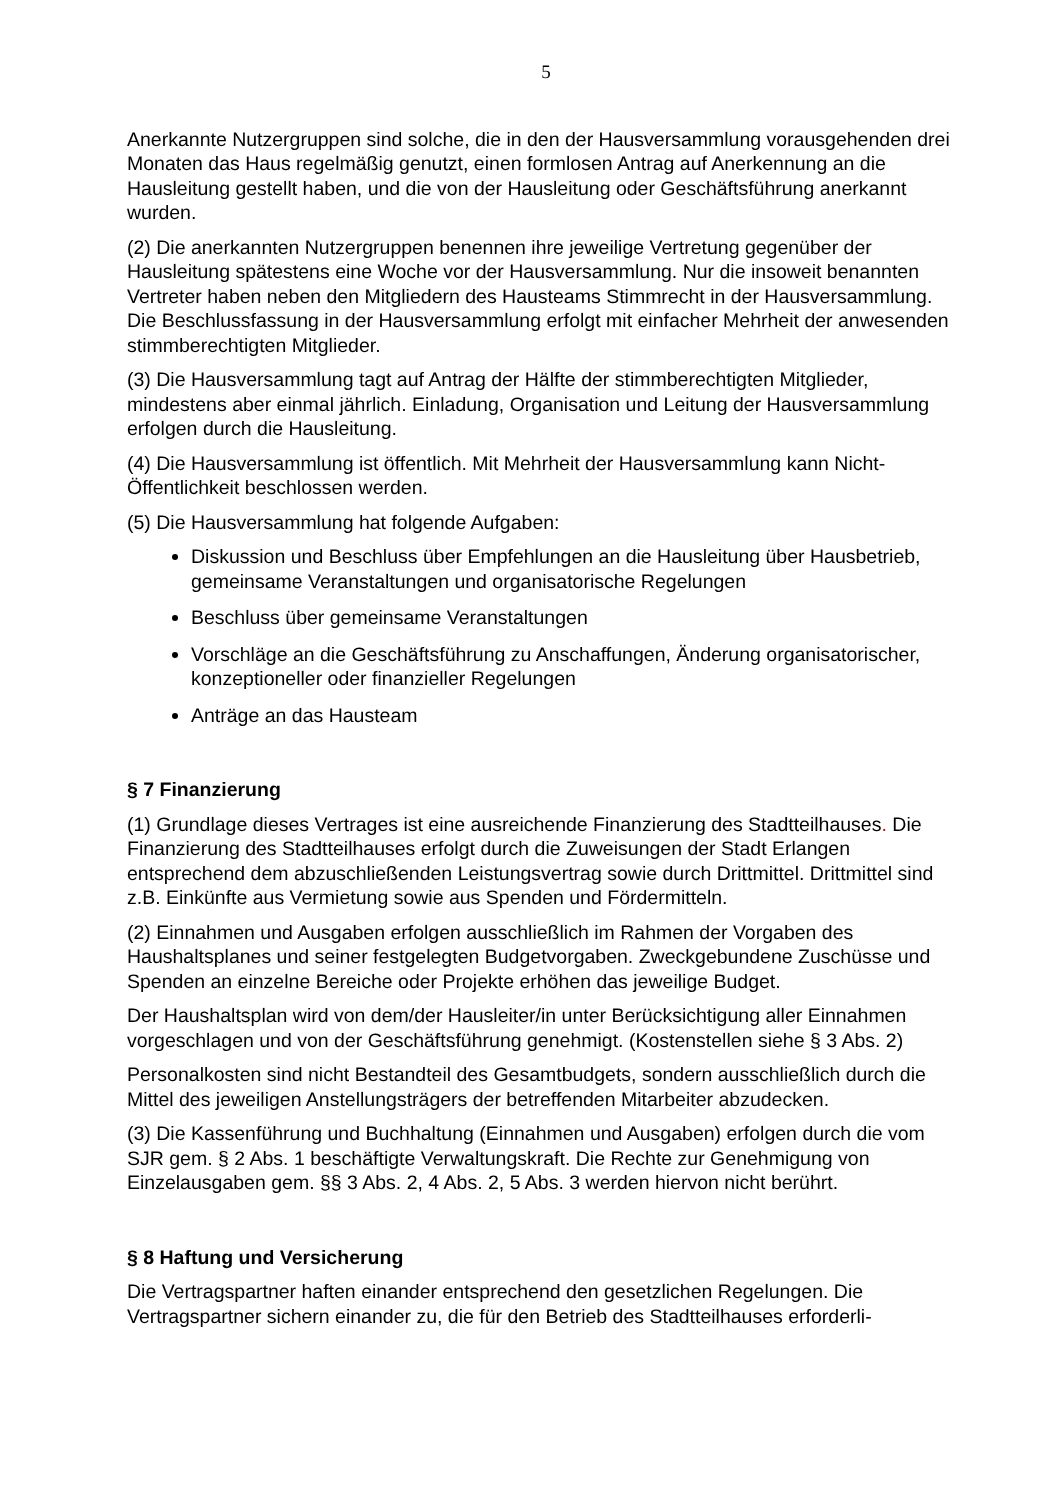5
Anerkannte Nutzergruppen sind solche, die in den der Hausversammlung vorausgehenden drei Monaten das Haus regelmäßig genutzt, einen formlosen Antrag auf Anerkennung an die Hausleitung gestellt haben, und die von der Hausleitung oder Geschäftsführung anerkannt wurden.
(2) Die anerkannten Nutzergruppen benennen ihre jeweilige Vertretung gegenüber der Hausleitung spätestens eine Woche vor der Hausversammlung. Nur die insoweit benannten Vertreter haben neben den Mitgliedern des Hausteams Stimmrecht in der Hausversammlung. Die Beschlussfassung in der Hausversammlung erfolgt mit einfacher Mehrheit der anwesenden stimmberechtigten Mitglieder.
(3) Die Hausversammlung tagt auf Antrag der Hälfte der stimmberechtigten Mitglieder, mindestens aber einmal jährlich. Einladung, Organisation und Leitung der Hausversammlung erfolgen durch die Hausleitung.
(4) Die Hausversammlung ist öffentlich. Mit Mehrheit der Hausversammlung kann Nicht-Öffentlichkeit beschlossen werden.
(5) Die Hausversammlung hat folgende Aufgaben:
Diskussion und Beschluss über Empfehlungen an die Hausleitung über Hausbetrieb, gemeinsame Veranstaltungen und organisatorische Regelungen
Beschluss über gemeinsame Veranstaltungen
Vorschläge an die Geschäftsführung zu Anschaffungen, Änderung organisatorischer, konzeptioneller oder finanzieller Regelungen
Anträge an das Hausteam
§ 7 Finanzierung
(1) Grundlage dieses Vertrages ist eine ausreichende Finanzierung des Stadtteilhauses. Die Finanzierung des Stadtteilhauses erfolgt durch die Zuweisungen der Stadt Erlangen entsprechend dem abzuschließenden Leistungsvertrag sowie durch Drittmittel. Drittmittel sind z.B. Einkünfte aus Vermietung sowie aus Spenden und Fördermitteln.
(2) Einnahmen und Ausgaben erfolgen ausschließlich im Rahmen der Vorgaben des Haushaltsplanes und seiner festgelegten Budgetvorgaben. Zweckgebundene Zuschüsse und Spenden an einzelne Bereiche oder Projekte erhöhen das jeweilige Budget.
Der Haushaltsplan wird von dem/der Hausleiter/in unter Berücksichtigung aller Einnahmen vorgeschlagen und von der Geschäftsführung genehmigt. (Kostenstellen siehe § 3 Abs. 2)
Personalkosten sind nicht Bestandteil des Gesamtbudgets, sondern ausschließlich durch die Mittel des jeweiligen Anstellungsträgers der betreffenden Mitarbeiter abzudecken.
(3) Die Kassenführung und Buchhaltung (Einnahmen und Ausgaben) erfolgen durch die vom SJR gem. § 2 Abs. 1 beschäftigte Verwaltungskraft. Die Rechte zur Genehmigung von Einzelausgaben gem. §§ 3 Abs. 2, 4 Abs. 2, 5 Abs. 3 werden hiervon nicht berührt.
§ 8 Haftung und Versicherung
Die Vertragspartner haften einander entsprechend den gesetzlichen Regelungen. Die Vertragspartner sichern einander zu, die für den Betrieb des Stadtteilhauses erforderli-